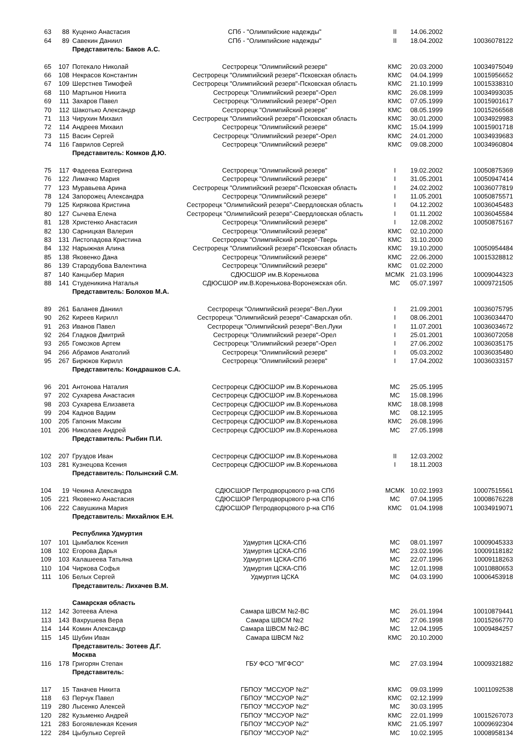| 63 | 88 | Куценко Анастасия | СПб - "Олимпийские надежды" | II | 14.06.2002 | |
| 64 | 89 | Савекин Даниил | СПб - "Олимпийские надежды" | II | 18.04.2002 | 10036078122 |
| | | Представитель: Баков А.С. | | | | |
| 65 | 107 | Потекало Николай | Сестрорецк "Олимпийский резерв" | КМС | 20.03.2000 | 10034975049 |
| 66 | 108 | Некрасов Константин | Сестрорецк "Олимпийский резерв"-Псковская область | КМС | 04.04.1999 | 10015956652 |
| 67 | 109 | Шерстнев Тимофей | Сестрорецк "Олимпийский резерв"-Псковская область | КМС | 21.10.1999 | 10015338310 |
| 68 | 110 | Мартынов Никита | Сестрорецк "Олимпийский резерв"-Орел | КМС | 26.08.1999 | 10034993035 |
| 69 | 111 | Захаров Павел | Сестрорецк "Олимпийский резерв"-Орел | КМС | 07.05.1999 | 10015901617 |
| 70 | 112 | Шакотько Александр | Сестрорецк "Олимпийский резерв" | КМС | 08.05.1999 | 10015266568 |
| 71 | 113 | Чирухин Михаил | Сестрорецк "Олимпийский резерв"-Псковская область | КМС | 30.01.2000 | 10034929983 |
| 72 | 114 | Андреев Михаил | Сестрорецк "Олимпийский резерв" | КМС | 15.04.1999 | 10015901718 |
| 73 | 115 | Васин Сергей | Сестрорецк "Олимпийский резерв"-Орел | КМС | 24.01.2000 | 10034939683 |
| 74 | 116 | Гаврилов Сергей | Сестрорецк "Олимпийский резерв" | КМС | 09.08.2000 | 10034960804 |
| | | Представитель: Комков Д.Ю. | | | | |
| 75 | 117 | Фадеева Екатерина | Сестрорецк "Олимпийский резерв" | I | 19.02.2002 | 10050875369 |
| 76 | 122 | Лимачко Мария | Сестрорецк "Олимпийский резерв" | I | 31.05.2001 | 10050947414 |
| 77 | 123 | Муравьева Арина | Сестрорецк "Олимпийский резерв"-Псковская область | I | 24.02.2002 | 10036077819 |
| 78 | 124 | Запорожец Александра | Сестрорецк "Олимпийский резерв" | I | 11.05.2001 | 10050875571 |
| 79 | 125 | Кирякова Кристина | Сестрорецк "Олимпийский резерв"-Свердловская область | I | 04.12.2002 | 10036045483 |
| 80 | 127 | Сычева Елена | Сестрорецк "Олимпийский резерв"-Свердловская область | I | 01.11.2002 | 10036045584 |
| 81 | 128 | Христенко Анастасия | Сестрорецк "Олимпийский резерв" | I | 12.08.2002 | 10050875167 |
| 82 | 130 | Сарницкая Валерия | Сестрорецк "Олимпийский резерв" | КМС | 02.10.2000 | |
| 83 | 131 | Листопадова Кристина | Сестрорецк "Олимпийский резерв"-Тверь | КМС | 31.10.2000 | |
| 84 | 132 | Нарыжная Алина | Сестрорецк "Олимпийский резерв"-Псковская область | КМС | 19.10.2000 | 10050954484 |
| 85 | 138 | Яковенко Дана | Сестрорецк "Олимпийский резерв" | КМС | 22.06.2000 | 10015328812 |
| 86 | 139 | Стародубова Валентина | Сестрорецк "Олимпийский резерв" | КМС | 01.02.2000 | |
| 87 | 140 | Канцыбер Мария | СДЮСШОР им.В.Коренькова | МСМК | 21.03.1996 | 10009044323 |
| 88 | 141 | Студеникина Наталья | СДЮСШОР им.В.Коренькова-Воронежская обл. | МС | 05.07.1997 | 10009721505 |
| | | Представитель: Болохов М.А. | | | | |
| 89 | 261 | Баланев Даниил | Сестрорецк "Олимпийский резерв"-Вел.Луки | I | 21.09.2001 | 10036075795 |
| 90 | 262 | Киреев Кирилл | Сестрорецк "Олимпийский резерв"-Самарская обл. | I | 08.06.2001 | 10036034470 |
| 91 | 263 | Иванов Павел | Сестрорецк "Олимпийский резерв"-Вел.Луки | I | 11.07.2001 | 10036034672 |
| 92 | 264 | Гладков Дмитрий | Сестрорецк "Олимпийский резерв"-Орел | I | 25.01.2001 | 10036072058 |
| 93 | 265 | Гомозков Артем | Сестрорецк "Олимпийский резерв"-Орел | I | 27.06.2002 | 10036035175 |
| 94 | 266 | Абрамов Анатолий | Сестрорецк "Олимпийский резерв" | I | 05.03.2002 | 10036035480 |
| 95 | 267 | Бирюков Кирилл | Сестрорецк "Олимпийский резерв" | I | 17.04.2002 | 10036033157 |
| | | Представитель: Кондрашков С.А. | | | | |
| 96 | 201 | Антонова Наталия | Сестрорецк СДЮСШОР им.В.Коренькова | МС | 25.05.1995 | |
| 97 | 202 | Сухарева Анастасия | Сестрорецк СДЮСШОР им.В.Коренькова | МС | 15.08.1996 | |
| 98 | 203 | Сухарева Елизавета | Сестрорецк СДЮСШОР им.В.Коренькова | КМС | 18.08.1998 | |
| 99 | 204 | Каднов Вадим | Сестрорецк СДЮСШОР им.В.Коренькова | МС | 08.12.1995 | |
| 100 | 205 | Гапоник Максим | Сестрорецк СДЮСШОР им.В.Коренькова | КМС | 26.08.1996 | |
| 101 | 206 | Николаев Андрей | Сестрорецк СДЮСШОР им.В.Коренькова | МС | 27.05.1998 | |
| | | Представитель: Рыбин П.И. | | | | |
| 102 | 207 | Груздов Иван | Сестрорецк СДЮСШОР им.В.Коренькова | II | 12.03.2002 | |
| 103 | 281 | Кузнецова Ксения | Сестрорецк СДЮСШОР им.В.Коренькова | I | 18.11.2003 | |
| | | Представитель: Полынский С.М. | | | | |
| 104 | 19 | Чекина Александра | СДЮСШОР Петродворцового р-на СПб | МСМК | 10.02.1993 | 10007515561 |
| 105 | 221 | Яковенко Анастасия | СДЮСШОР Петродворцового р-на СПб | МС | 07.04.1995 | 10008676228 |
| 106 | 222 | Савушкина Мария | СДЮСШОР Петродворцового р-на СПб | КМС | 01.04.1998 | 10034919071 |
| | | Представитель: Михайлюк Е.Н. | | | | |
| | | Республика Удмуртия | | | | |
| 107 | 101 | Цымбалюк Ксения | Удмуртия ЦСКА-СПб | МС | 08.01.1997 | 10009045333 |
| 108 | 102 | Егорова Дарья | Удмуртия ЦСКА-СПб | МС | 23.02.1996 | 10009118182 |
| 109 | 103 | Калашеева Татьяна | Удмуртия ЦСКА-СПб | МС | 22.07.1996 | 10009118263 |
| 110 | 104 | Чиркова Софья | Удмуртия ЦСКА-СПб | МС | 12.01.1998 | 10010880653 |
| 111 | 106 | Белых Сергей | Удмуртия ЦСКА | МС | 04.03.1990 | 10006453918 |
| | | Представитель: Лихачев В.М. | | | | |
| | | Самарская область | | | | |
| 112 | 142 | Зотеева Алена | Самара ШВСМ №2-ВС | МС | 26.01.1994 | 10010879441 |
| 113 | 143 | Вахрушева Вера | Самара ШВСМ №2 | МС | 27.06.1998 | 10015266770 |
| 114 | 144 | Комин Александр | Самара ШВСМ №2-ВС | МС | 12.04.1995 | 10009484257 |
| 115 | 145 | Шубин Иван | Самара ШВСМ №2 | КМС | 20.10.2000 | |
| | | Представитель: Зотеев Д.Г. | | | | |
| | | Москва | | | | |
| 116 | 178 | Григорян Степан | ГБУ ФСО "МГФСО" | МС | 27.03.1994 | 10009321882 |
| | | Представитель: | | | | |
| 117 | 15 | Таначев Никита | ГБПОУ "МССУОР №2" | КМС | 09.03.1999 | 10011092538 |
| 118 | 63 | Перчук Павел | ГБПОУ "МССУОР №2" | КМС | 02.12.1999 | |
| 119 | 280 | Лысенко Алексей | ГБПОУ "МССУОР №2" | МС | 30.03.1995 | |
| 120 | 282 | Кузьменко Андрей | ГБПОУ "МССУОР №2" | КМС | 22.01.1999 | 10015267073 |
| 121 | 283 | Богоявленкая Ксения | ГБПОУ "МССУОР №2" | КМС | 21.05.1997 | 10009692304 |
| 122 | 284 | Цыбулько Сергей | ГБПОУ "МССУОР №2" | МС | 10.02.1995 | 10008958134 |